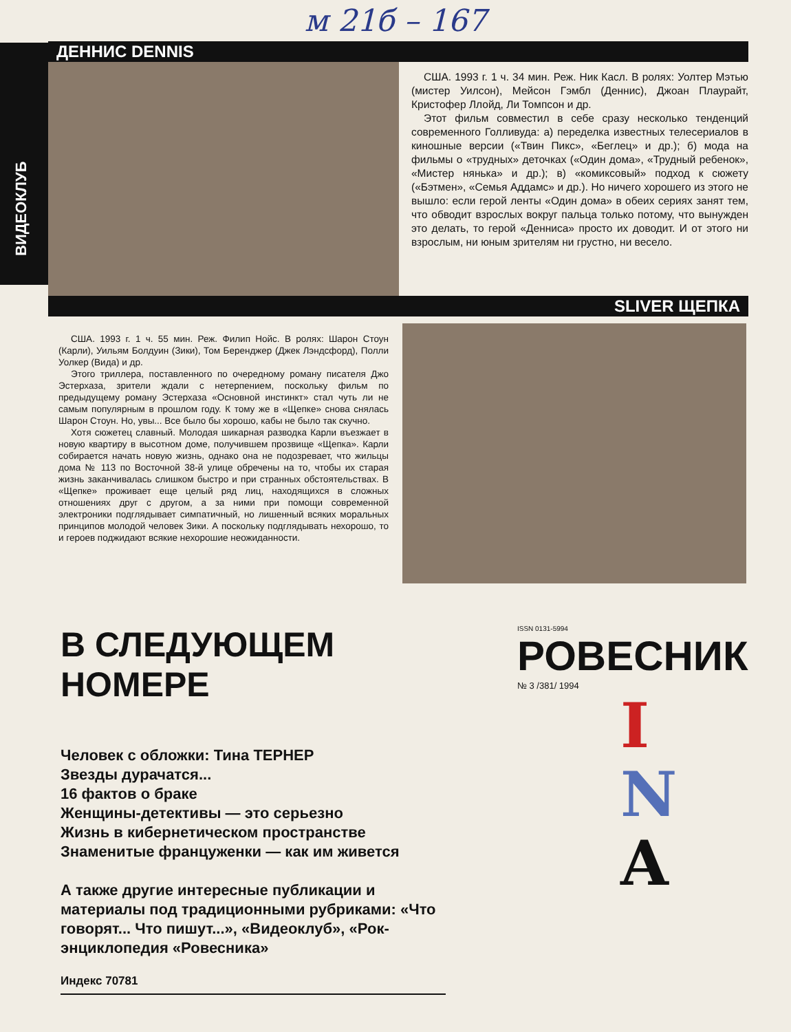м 21б – 167
ВИДЕОКЛУБ
ДЕННИС DENNIS
США. 1993 г. 1 ч. 34 мин. Реж. Ник Касл. В ролях: Уолтер Мэтью (мистер Уилсон), Мейсон Гэмбл (Деннис), Джоан Плаурайт, Кристофер Ллойд, Ли Томпсон и др.
Этот фильм совместил в себе сразу несколько тенденций современного Голливуда: а) переделка известных телесериалов в киношные версии («Твин Пикс», «Беглец» и др.); б) мода на фильмы о «трудных» деточках («Один дома», «Трудный ребенок», «Мистер нянька» и др.); в) «комиксовый» подход к сюжету («Бэтмен», «Семья Аддамс» и др.). Но ничего хорошего из этого не вышло: если герой ленты «Один дома» в обеих сериях занят тем, что обводит взрослых вокруг пальца только потому, что вынужден это делать, то герой «Денниса» просто их доводит. И от этого ни взрослым, ни юным зрителям ни грустно, ни весело.
SLIVER ЩЕПКА
США. 1993 г. 1 ч. 55 мин. Реж. Филип Нойс. В ролях: Шарон Стоун (Карли), Уильям Болдуин (Зики), Том Беренджер (Джек Лэндсфорд), Полли Уолкер (Вида) и др.
Этого триллера, поставленного по очередному роману писателя Джо Эстерхаза, зрители ждали с нетерпением, поскольку фильм по предыдущему роману Эстерхаза «Основной инстинкт» стал чуть ли не самым популярным в прошлом году. К тому же в «Щепке» снова снялась Шарон Стоун. Но, увы... Все было бы хорошо, кабы не было так скучно.
Хотя сюжетец славный. Молодая шикарная разводка Карли въезжает в новую квартиру в высотном доме, получившем прозвище «Щепка». Карли собирается начать новую жизнь, однако она не подозревает, что жильцы дома № 113 по Восточной 38-й улице обречены на то, чтобы их старая жизнь заканчивалась слишком быстро и при странных обстоятельствах. В «Щепке» проживает еще целый ряд лиц, находящихся в сложных отношениях друг с другом, а за ними при помощи современной электроники подглядывает симпатичный, но лишенный всяких моральных принципов молодой человек Зики. А поскольку подглядывать нехорошо, то и героев поджидают всякие нехорошие неожиданности.
В СЛЕДУЮЩЕМ НОМЕРЕ
Человек с обложки: Тина ТЕРНЕР
Звезды дурачатся...
16 фактов о браке
Женщины-детективы — это серьезно
Жизнь в кибернетическом пространстве
Знаменитые француженки — как им живется
А также другие интересные публикации и материалы под традиционными рубриками: «Что говорят... Что пишут...», «Видеоклуб», «Рок-энциклопедия «Ровесника»
Индекс 70781
ISSN 0131-5994
РОВЕСНИК
№ 3 /381/ 1994
I
N
A